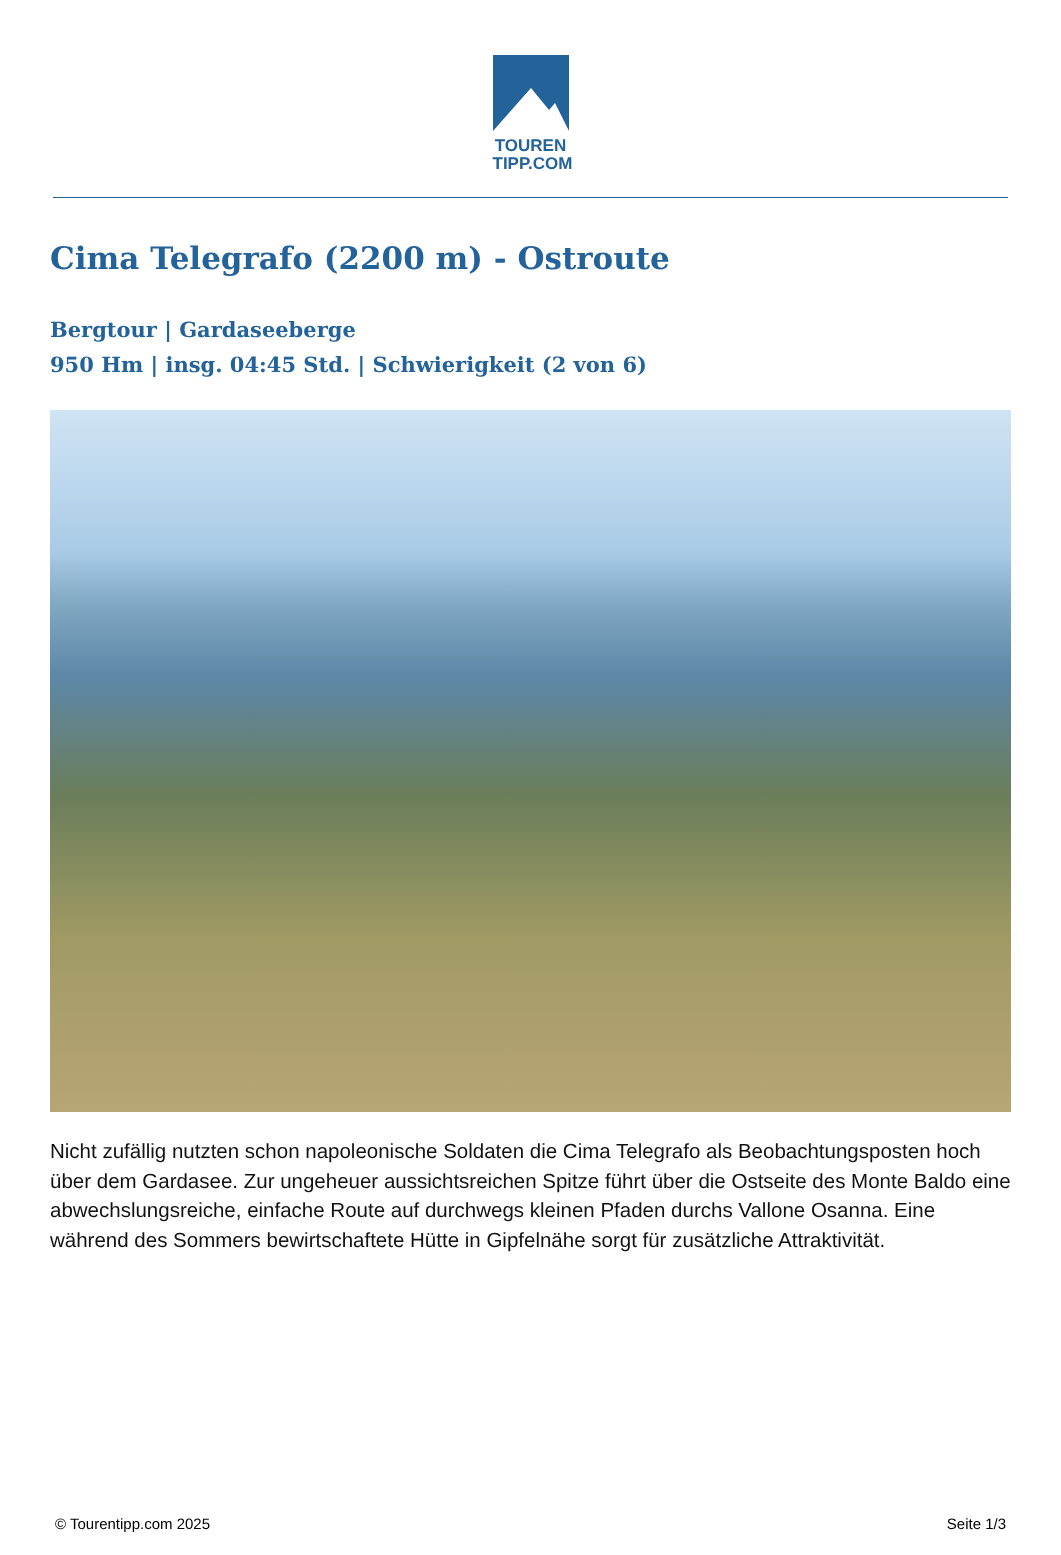TOUREN
TIPP.COM
Cima Telegrafo (2200 m) - Ostroute
Bergtour | Gardaseeberge
950 Hm | insg. 04:45 Std. | Schwierigkeit (2 von 6)
Nicht zufällig nutzten schon napoleonische Soldaten die Cima Telegrafo als Beobachtungsposten hoch über dem Gardasee. Zur ungeheuer aussichtsreichen Spitze führt über die Ostseite des Monte Baldo eine abwechslungsreiche, einfache Route auf durchwegs kleinen Pfaden durchs Vallone Osanna. Eine während des Sommers bewirtschaftete Hütte in Gipfelnähe sorgt für zusätzliche Attraktivität.
© Tourentipp.com 2025 Seite 1/3